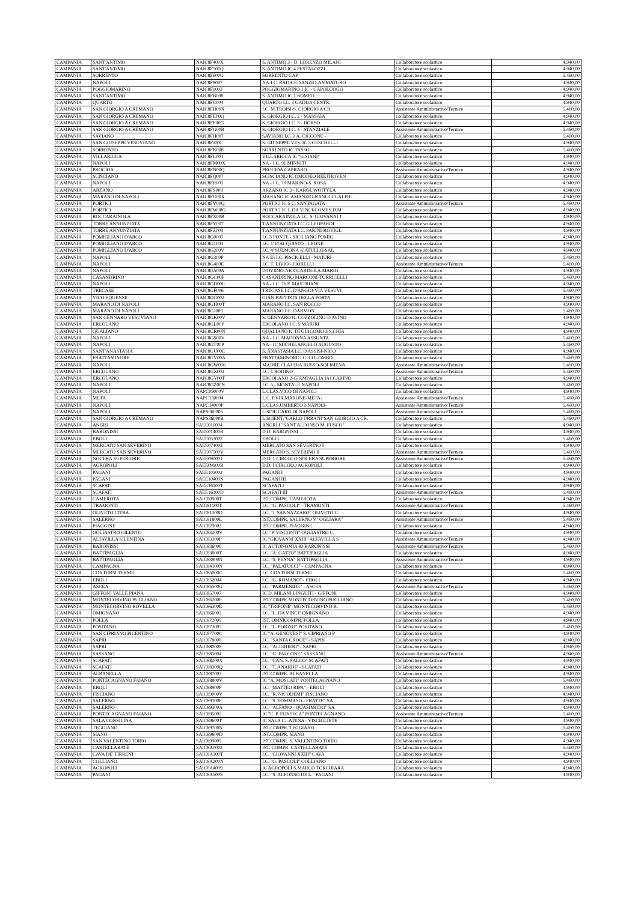| CAMPANIA | SANT'ANTIMO | NAIC8F400X | S. ANTIMO 3 - D. LORENZO MILANI | Collaboratore scolastico | 4.940,00 |
| CAMPANIA | SANT'ANTIMO | NAIC8F500Q | S. ANTIMO IC 4 PESTALOZZI | Collaboratore scolastico | 4.940,00 |
| CAMPANIA | SORRENTO | NAIC8F600G | SORRENTO CAP | Collaboratore scolastico | 5.460,00 |
| CAMPANIA | NAPOLI | NAIC8F8007 | NA-I.C. RADICE-SANZIO-AMMATURO | Collaboratore scolastico | 4.940,00 |
| CAMPANIA | POGGIOMARINO | NAIC8F9003 | POGGIOMARINO 1 IC - CAPOLUOGO | Collaboratore scolastico | 4.940,00 |
| CAMPANIA | SANT'ANTIMO | NAIC8FB008 | S. ANTIMO IC 1 ROMEO | Collaboratore scolastico | 4.940,00 |
| CAMPANIA | QUARTO | NAIC8FC004 | QUARTO I.C. 3 GADDA CENTR. | Collaboratore scolastico | 4.940,00 |
| CAMPANIA | SAN GIORGIO A CREMANO | NAIC8FD00X | I.C. M.TROISI-S. GIORGIO A CR. | Assistente Amministrativo/Tecnico | 5.460,00 |
| CAMPANIA | SAN GIORGIO A CREMANO | NAIC8FE00Q | S. GIORGIO I.C. 2 - MASSAIA | Collaboratore scolastico | 4.940,00 |
| CAMPANIA | SAN GIORGIO A CREMANO | NAIC8FF00G | S. GIORGIO I.C. 3 - DORSO | Collaboratore scolastico | 4.940,00 |
| CAMPANIA | SAN GIORGIO A CREMANO | NAIC8FG00B | S. GIORGIO I.C. 4 - STANZIALE | Assistente Amministrativo/Tecnico | 5.460,00 |
| CAMPANIA | SAVIANO | NAIC8FH007 | SAVIANO I.C. 2 A. CICCONE - | Collaboratore scolastico | 5.460,00 |
| CAMPANIA | SAN GIUSEPPE VESUVIANO | NAIC8FJ00C | S. GIUSEPPE VES. IC 3 CESCHELLI | Collaboratore scolastico | 4.940,00 |
| CAMPANIA | SORRENTO | NAIC8FK008 | SORRENTO IC TASSO | Collaboratore scolastico | 5.460,00 |
| CAMPANIA | VILLARICCA | NAIC8FL004 | VILLARICCA IC "G.SIANI" | Collaboratore scolastico | 4.940,00 |
| CAMPANIA | NAPOLI | NAIC8FM00X | NA - I.C. 91 MINNITI | Collaboratore scolastico | 4.940,00 |
| CAMPANIA | PROCIDA | NAIC8FN00Q | PROCIDA CAPRARO | Assistente Amministrativo/Tecnico | 4.940,00 |
| CAMPANIA | SCISCIANO | NAIC8FQ007 | SCISCIANO IC OMODEO BEETHOVEN | Collaboratore scolastico | 4.940,00 |
| CAMPANIA | NAPOLI | NAIC8FR003 | NA - I.C. 70 MARINO-S. ROSA | Collaboratore scolastico | 4.940,00 |
| CAMPANIA | ARZANO | NAIC8FS008 | ARZANO IC 3 - KAROL WOITYLA | Collaboratore scolastico | 4.940,00 |
| CAMPANIA | MARANO DI NAPOLI | NAIC8FU00X | MARANO IC AMANZIO-RANUCCI-ALFIE | Collaboratore scolastico | 4.940,00 |
| CAMPANIA | PORTICI | NAIC8FV00Q | PORTICI IC 5 C. SANTAGATA | Assistente Amministrativo/Tecnico | 5.460,00 |
| CAMPANIA | PORTICI | NAIC8FW00G | PORTICI IC L.DA VINCI-COMES D.M | Collaboratore scolastico | 4.940,00 |
| CAMPANIA | ROCCARAINOLA | NAIC8FX00B | ROCCARAINOLA I.C. S. GIOVANNI 1 | Collaboratore scolastico | 4.940,00 |
| CAMPANIA | TORRE ANNUNZIATA | NAIC8FY007 | T.ANNUNZIATA I.C. G.LEOPARDI | Collaboratore scolastico | 4.940,00 |
| CAMPANIA | TORRE ANNUNZIATA | NAIC8FZ003 | T.ANNUNZIATA I.C. PARINI-ROVIGL | Collaboratore scolastico | 4.940,00 |
| CAMPANIA | POMIGLIANO D'ARCO | NAIC8G0007 | I.C.3 PONTE - SICILIANO POMIG. | Collaboratore scolastico | 4.940,00 |
| CAMPANIA | POMIGLIANO D'ARCO | NAIC8G1003 | I.C. 1' D'ACQUISTO - LEONE | Collaboratore scolastico | 4.940,00 |
| CAMPANIA | POMIGLIANO D'ARCO | NAIC8G200V | I.C. 4' SULMONA -CATULLO-SAL | Collaboratore scolastico | 4.940,00 |
| CAMPANIA | NAPOLI | NAIC8G300P | NA 55 I.C. PISCICELLI - MAIURI | Collaboratore scolastico | 5.460,00 |
| CAMPANIA | NAPOLI | NAIC8G400E | I.C. T. LIVIO - FIORELLI | Assistente Amministrativo/Tecnico | 5.460,00 |
| CAMPANIA | NAPOLI | NAIC8G500A | D'OVIDIO-NICOLARDI-E.A.MARIO | Collaboratore scolastico | 4.940,00 |
| CAMPANIA | CASANDRINO | NAIC8GC00P | CASANDRINO MARCONI-TORRICELLI | Collaboratore scolastico | 5.460,00 |
| CAMPANIA | NAPOLI | NAIC8GD00E | NA - I.C. 76 F. MASTRIANI | Collaboratore scolastico | 4.940,00 |
| CAMPANIA | TRECASE | NAIC8GF006 | TRECASE I.C. D'ANGIO-VIA VESUVI | Collaboratore scolastico | 5.460,00 |
| CAMPANIA | VICO EQUENSE | NAIC8GG002 | GIAN BATTISTA DELLA PORTA | Collaboratore scolastico | 4.940,00 |
| CAMPANIA | MARANO DI NAPOLI | NAIC8GH00T | MARANO I.C. SAN ROCCO | Collaboratore scolastico | 4.940,00 |
| CAMPANIA | MARANO DI NAPOLI | NAIC8GJ003 | MARANO I.C. DARMON | Collaboratore scolastico | 5.460,00 |
| CAMPANIA | SAN GENNARO VESUVIANO | NAIC8GK00V | S. GENNARO IC COZZOLINO-D'AVINO | Collaboratore scolastico | 4.940,00 |
| CAMPANIA | ERCOLANO | NAIC8GL00P | ERCOLANO I.C. 5 MAIURI | Collaboratore scolastico | 4.940,00 |
| CAMPANIA | QUALIANO | NAIC8GR00N | QUALIANO IC DI GIACOMO 3 S.CHIA | Collaboratore scolastico | 4.940,00 |
| CAMPANIA | NAPOLI | NAIC8GS00V | NA - I.C. MADONNA ASSUNTA | Collaboratore scolastico | 5.460,00 |
| CAMPANIA | NAPOLI | NAIC8GT00P | NA - IC MICHELANGELO AUGUSTO | Collaboratore scolastico | 5.460,00 |
| CAMPANIA | SANT'ANASTASIA | NAIC8GU00E | S. ANASTASIA I.C. D'ASSISI-NICO | Collaboratore scolastico | 4.940,00 |
| CAMPANIA | FRATTAMINORE | NAIC8GV00A | FRATTAMINORE I.C. COLOMBO | Collaboratore scolastico | 5.460,00 |
| CAMPANIA | NAPOLI | NAIC8GW006 | MADRE CLAUDIA RUSSO-SOLIMENA | Assistente Amministrativo/Tecnico | 5.460,00 |
| CAMPANIA | ERCOLANO | NAIC8GX002 | I.C. 1 RODINO' | Assistente Amministrativo/Tecnico | 5.460,00 |
| CAMPANIA | ERCOLANO | NAIC8GY00T | ERCOLANO 2-GIAMPAGLIA IACCARINO | Collaboratore scolastico | 4.940,00 |
| CAMPANIA | NAPOLI | NAIC8GZ00N | I.C. 5 - MONTALE NAPOLI | Collaboratore scolastico | 5.460,00 |
| CAMPANIA | NAPOLI | NAPC09000V | L.CLAS.VICO DI NAPOLI | Collaboratore scolastico | 4.940,00 |
| CAMPANIA | META | NAPC130004 | L.C. P.VIR.MARONE-META- | Assistente Amministrativo/Tecnico | 5.460,00 |
| CAMPANIA | NAPOLI | NAPC14000P | L.CLAS.UMBERTO I-NAPOLI- | Assistente Amministrativo/Tecnico | 5.460,00 |
| CAMPANIA | NAPOLI | NAPS060006 | L.SCIE.CARO DI NAPOLI | Assistente Amministrativo/Tecnico | 5.460,00 |
| CAMPANIA | SAN GIORGIO A CREMANO | NAPS36000R | L.SCIENT."CARLO URBANI"SAN GIORGIO A CR. | Collaboratore scolastico | 5.460,00 |
| CAMPANIA | ANGRI | SAEE010004 | ANGRI I "SANT'ALFONSO M. FUSCO" | Collaboratore scolastico | 4.940,00 |
| CAMPANIA | BARONISSI | SAEE01400B | D.D. BARONISSI | Collaboratore scolastico | 4.940,00 |
| CAMPANIA | EBOLI | SAEE053002 | EBOLI I | Collaboratore scolastico | 5.460,00 |
| CAMPANIA | MERCATO SAN SEVERINO | SAEE074003 | MERCATO SAN SEVERINO I | Collaboratore scolastico | 4.940,00 |
| CAMPANIA | MERCATO SAN SEVERINO | SAEE07500V | MERCATO S. SEVERINO II | Assistente Amministrativo/Tecnico | 5.460,00 |
| CAMPANIA | NOCERA SUPERIORE | SAEE090001 | D.D. 1 CIRCOLO NOCERA SUPERIORE | Assistente Amministrativo/Tecnico | 5.460,00 |
| CAMPANIA | AGROPOLI | SAEE09900B | D.D. I CIRCOLO AGROPOLI | Collaboratore scolastico | 4.940,00 |
| CAMPANIA | PAGANI | SAEE102002 | PAGANI I | Collaboratore scolastico | 4.940,00 |
| CAMPANIA | PAGANI | SAEE10400N | PAGANI III | Collaboratore scolastico | 4.940,00 |
| CAMPANIA | SCAFATI | SAEE16100T | SCAFATI I | Collaboratore scolastico | 4.940,00 |
| CAMPANIA | SCAFATI | SAEE16300D | SCAFATI III | Assistente Amministrativo/Tecnico | 5.460,00 |
| CAMPANIA | CAMEROTA | SAIC80900T | IST.COMPR. CAMEROTA | Collaboratore scolastico | 4.940,00 |
| CAMPANIA | TRAMONTI | SAIC81100T | I.C. "G. PASCOLI" - TRAMONTI | Assistente Amministrativo/Tecnico | 5.460,00 |
| CAMPANIA | OLIVETO CITRA | SAIC81300D | I.C. "J. SANNAZZARO" OLIVETO C. | Collaboratore scolastico | 4.940,00 |
| CAMPANIA | SALERNO | SAIC81800L | IST.COMPR. SALERNO V "OGLIARA" | Assistente Amministrativo/Tecnico | 5.460,00 |
| CAMPANIA | PIAGGINE | SAIC829003 | IST.COMPR. PIAGGINE | Collaboratore scolastico | 4.940,00 |
| CAMPANIA | OGLIASTRO CILENTO | SAIC83200V | I.C "P. VISCONTI" OGLIASTRO C. | Collaboratore scolastico | 4.940,00 |
| CAMPANIA | ALTAVILLA SILENTINA | SAIC83300P | IC "GIOVANNI XXIII" ALTAVILLA S | Assistente Amministrativo/Tecnico | 4.940,00 |
| CAMPANIA | BARONISSI | SAIC836006 | IC AUTONOMIA 82 BARONISSI | Assistente Amministrativo/Tecnico | 5.460,00 |
| CAMPANIA | BATTIPAGLIA | SAIC83800T | I.C. "A. GATTO" BATTIPAGLIA | Collaboratore scolastico | 4.940,00 |
| CAMPANIA | BATTIPAGLIA | SAIC83900N | I.C. "S. PENNA" BATTIPAGLIA | Assistente Amministrativo/Tecnico | 4.940,00 |
| CAMPANIA | CAMPAGNA | SAIC84100N | I.C. "PALATUCCI" - CAMPAGNA | Collaboratore scolastico | 4.940,00 |
| CAMPANIA | CONTURSI TERME | SAIC85000C | I.C. CONTURSI TERME | Collaboratore scolastico | 5.460,00 |
| CAMPANIA | EBOLI | SAIC852004 | I.C. "G. ROMANO" - EBOLI | Collaboratore scolastico | 4.940,00 |
| CAMPANIA | ASCEA | SAIC85500G | I.C. "PARMENIDE" - ASCEA | Assistente Amministrativo/Tecnico | 5.460,00 |
| CAMPANIA | GIFFONI VALLE PIANA | SAIC857007 | IC D. MILANI LINGUITI - GIFFONI | Collaboratore scolastico | 4.940,00 |
| CAMPANIA | MONTECORVINO PUGLIANO | SAIC86200P | IST.COMPR.MONTECORVINO PUGLIANO | Collaboratore scolastico | 5.460,00 |
| CAMPANIA | MONTECORVINO ROVELLA | SAIC86300E | IC "TRIFONE" MONTECORVINO R. | Collaboratore scolastico | 5.460,00 |
| CAMPANIA | OMIGNANO | SAIC866002 | I.C. "L. DA VINCI" OMIGNANO | Collaboratore scolastico | 4.940,00 |
| CAMPANIA | POLLA | SAIC872009 | IST. OMNICOMPR. POLLA | Collaboratore scolastico | 4.940,00 |
| CAMPANIA | POSITANO | SAIC873005 | I.C. "L. PORZIO" POSITANO | Collaboratore scolastico | 5.460,00 |
| CAMPANIA | SAN CIPRIANO PICENTINO | SAIC87700C | IC "A. GENOVESI" S. CIPRIANO P | Collaboratore scolastico | 4.940,00 |
| CAMPANIA | SAPRI | SAIC878008 | I.C. "SANTA CROCE" - SAPRI | Collaboratore scolastico | 4.940,00 |
| CAMPANIA | SAPRI | SAIC880008 | I.C. "ALIGHIERI" - SAPRI | Collaboratore scolastico | 4.940,00 |
| CAMPANIA | SASSANO | SAIC881004 | I.C. "G. FALCONE" SASSANO | Assistente Amministrativo/Tecnico | 4.940,00 |
| CAMPANIA | SCAFATI | SAIC88200X | I.C. "CAN. S. FALCO" SCAFATI | Collaboratore scolastico | 4.940,00 |
| CAMPANIA | SCAFATI | SAIC88300Q | I.C. "T. ANARDI" - SCAFATI | Collaboratore scolastico | 4.940,00 |
| CAMPANIA | ALBANELLA | SAIC887003 | IST.COMPR. ALBANELLA | Collaboratore scolastico | 4.940,00 |
| CAMPANIA | PONTECAGNANO FAIANO | SAIC88800V | IC "A. MOSCATI" PONTECAGNANO | Collaboratore scolastico | 5.460,00 |
| CAMPANIA | EBOLI | SAIC88900P | I.C. "MATTEO RIPA" - EBOLI | Collaboratore scolastico | 4.940,00 |
| CAMPANIA | FISCIANO | SAIC89000V | I.C. "R. NICODEMI" FISCIANO | Collaboratore scolastico | 4.940,00 |
| CAMPANIA | SALERNO | SAIC89100P | I.C. "S. TOMMASO - FRATTE" SA | Collaboratore scolastico | 4.940,00 |
| CAMPANIA | SALERNO | SAIC89300A | I.C. "ALFANO - QUASIMODO" SA | Collaboratore scolastico | 4.940,00 |
| CAMPANIA | PONTECAGNANO FAIANO | SAIC895002 | IC "E. P. FONSECA" PONTECAGNANO | Assistente Amministrativo/Tecnico | 5.460,00 |
| CAMPANIA | SALA CONSILINA | SAIC89600T | IC SALA C.- ATENA - VISCIGLIETE | Collaboratore scolastico | 4.940,00 |
| CAMPANIA | TEGGIANO | SAIC89700N | IST.COMPR. TEGGIANO | Collaboratore scolastico | 5.460,00 |
| CAMPANIA | SIANO | SAIC89800D | IST.COMPR. SIANO | Collaboratore scolastico | 4.940,00 |
| CAMPANIA | SAN VALENTINO TORIO | SAIC899009 | IST.COMPR. S. VALENTINO TORIO | Collaboratore scolastico | 4.940,00 |
| CAMPANIA | CASTELLABATE | SAIC8A0002 | IST. COMPR. CASTELLABATE | Collaboratore scolastico | 5.460,00 |
| CAMPANIA | CAVA DE' TIRRENI | SAIC8A100T | I.C. "GIOVANNI XXIII" CAVA | Collaboratore scolastico | 4.940,00 |
| CAMPANIA | COLLIANO | SAIC8A200N | I.C. "G. PASCOLI" COLLIANO | Collaboratore scolastico | 4.940,00 |
| CAMPANIA | AGROPOLI | SAIC8A4009 | IC AGROPOLI S.MARCO TORCHIARA | Collaboratore scolastico | 4.940,00 |
| CAMPANIA | PAGANI | SAIC8A5005 | I.C. "S. ALFONSO DE L." PAGANI | Collaboratore scolastico | 4.940,00 |